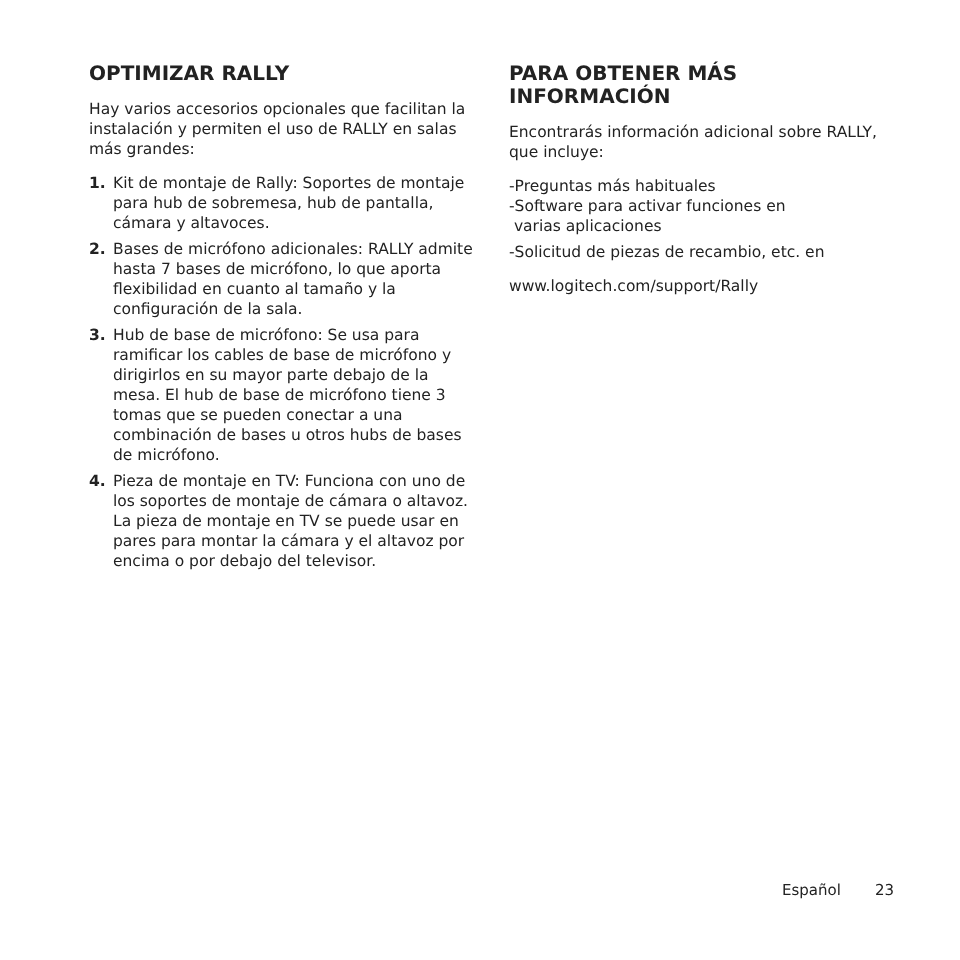OPTIMIZAR RALLY
Hay varios accesorios opcionales que facilitan la instalación y permiten el uso de RALLY en salas más grandes:
1. Kit de montaje de Rally: Soportes de montaje para hub de sobremesa, hub de pantalla, cámara y altavoces.
2. Bases de micrófono adicionales: RALLY admite hasta 7 bases de micrófono, lo que aporta flexibilidad en cuanto al tamaño y la configuración de la sala.
3. Hub de base de micrófono: Se usa para ramificar los cables de base de micrófono y dirigirlos en su mayor parte debajo de la mesa. El hub de base de micrófono tiene 3 tomas que se pueden conectar a una combinación de bases u otros hubs de bases de micrófono.
4. Pieza de montaje en TV: Funciona con uno de los soportes de montaje de cámara o altavoz. La pieza de montaje en TV se puede usar en pares para montar la cámara y el altavoz por encima o por debajo del televisor.
PARA OBTENER MÁS INFORMACIÓN
Encontrarás información adicional sobre RALLY, que incluye:
-Preguntas más habituales
-Software para activar funciones en
varias aplicaciones
-Solicitud de piezas de recambio, etc. en
www.logitech.com/support/Rally
Español 23